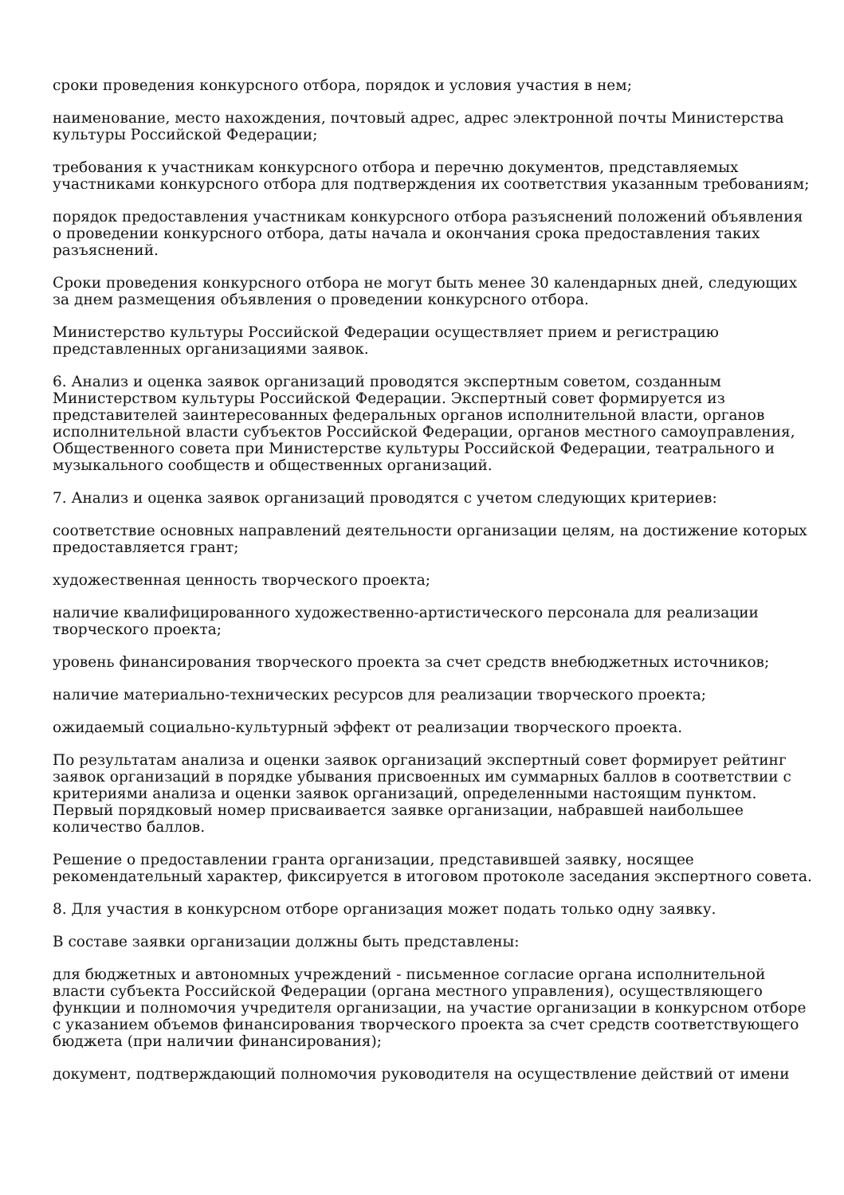сроки проведения конкурсного отбора, порядок и условия участия в нем;
наименование, место нахождения, почтовый адрес, адрес электронной почты Министерства культуры Российской Федерации;
требования к участникам конкурсного отбора и перечню документов, представляемых участниками конкурсного отбора для подтверждения их соответствия указанным требованиям;
порядок предоставления участникам конкурсного отбора разъяснений положений объявления о проведении конкурсного отбора, даты начала и окончания срока предоставления таких разъяснений.
Сроки проведения конкурсного отбора не могут быть менее 30 календарных дней, следующих за днем размещения объявления о проведении конкурсного отбора.
Министерство культуры Российской Федерации осуществляет прием и регистрацию представленных организациями заявок.
6. Анализ и оценка заявок организаций проводятся экспертным советом, созданным Министерством культуры Российской Федерации. Экспертный совет формируется из представителей заинтересованных федеральных органов исполнительной власти, органов исполнительной власти субъектов Российской Федерации, органов местного самоуправления, Общественного совета при Министерстве культуры Российской Федерации, театрального и музыкального сообществ и общественных организаций.
7. Анализ и оценка заявок организаций проводятся с учетом следующих критериев:
соответствие основных направлений деятельности организации целям, на достижение которых предоставляется грант;
художественная ценность творческого проекта;
наличие квалифицированного художественно-артистического персонала для реализации творческого проекта;
уровень финансирования творческого проекта за счет средств внебюджетных источников;
наличие материально-технических ресурсов для реализации творческого проекта;
ожидаемый социально-культурный эффект от реализации творческого проекта.
По результатам анализа и оценки заявок организаций экспертный совет формирует рейтинг заявок организаций в порядке убывания присвоенных им суммарных баллов в соответствии с критериями анализа и оценки заявок организаций, определенными настоящим пунктом. Первый порядковый номер присваивается заявке организации, набравшей наибольшее количество баллов.
Решение о предоставлении гранта организации, представившей заявку, носящее рекомендательный характер, фиксируется в итоговом протоколе заседания экспертного совета.
8. Для участия в конкурсном отборе организация может подать только одну заявку.
В составе заявки организации должны быть представлены:
для бюджетных и автономных учреждений - письменное согласие органа исполнительной власти субъекта Российской Федерации (органа местного управления), осуществляющего функции и полномочия учредителя организации, на участие организации в конкурсном отборе с указанием объемов финансирования творческого проекта за счет средств соответствующего бюджета (при наличии финансирования);
документ, подтверждающий полномочия руководителя на осуществление действий от имени